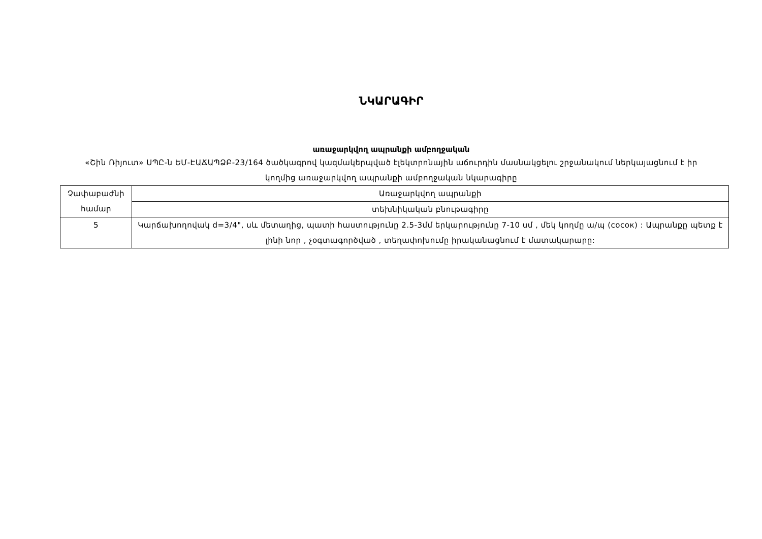ՆԿԱՐԱԳԻՐ
առաջարկվող ապրանքի ամբողջական
«Շին Ռիյուտ» ՍՊԸ-ն ԵՄ-ԷԱՃԱՊՁԲ-23/164 ծածկագրով կազմակերպված էլեկտրոնային աճուրդին մասնակցելու շրջանակում ներկայացնում է իր կողմից առաջարկվող ապրանքի ամբողջական նկարագիրը
| Չափաբաժնի համար | Առաջարկվող ապրանքի |
| | տեխնիկական բնութագիրը |
| 5 | Կարճախողովակ d=3/4", սև մետաղից, պատի հաստությունը 2.5-3մմ երկարությունը 7-10 սմ , մեկ կողմը ա/պ (сосок) : Ապրանքը պետք է լինի նոր , չօգտագործված , տեղափոխումը իրականացնում է մատակարարը: |